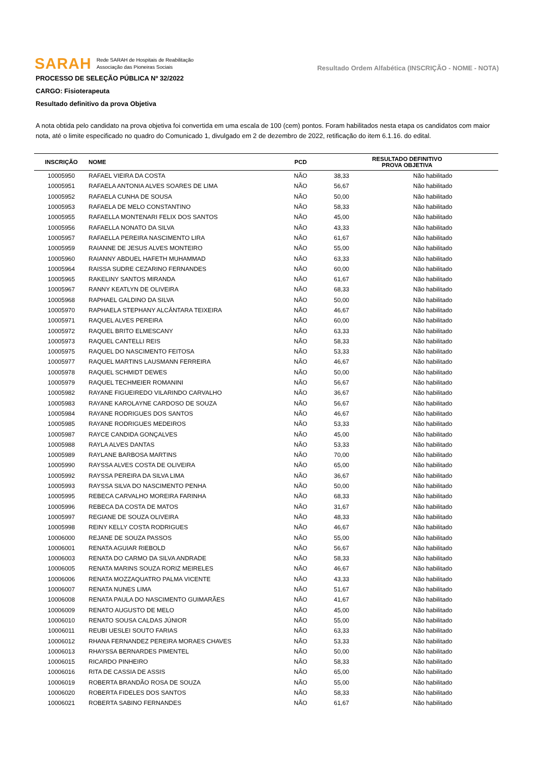SARAH Rede SARAH de Hospitais de Reabilitação
Associação das Pioneiras Sociais
Resultado Ordem Alfabética (INSCRIÇÃO - NOME - NOTA)
PROCESSO DE SELEÇÃO PÚBLICA Nº 32/2022
CARGO: Fisioterapeuta
Resultado definitivo da prova Objetiva
A nota obtida pelo candidato na prova objetiva foi convertida em uma escala de 100 (cem) pontos. Foram habilitados nesta etapa os candidatos com maior nota, até o limite especificado no quadro do Comunicado 1, divulgado em 2 de dezembro de 2022, retificação do item 6.1.16. do edital.
| INSCRIÇÃO | NOME | PCD | RESULTADO DEFINITIVO PROVA OBJETIVA | |
| --- | --- | --- | --- | --- |
| 10005950 | RAFAEL VIEIRA DA COSTA | NÃO | 38,33 | Não habilitado |
| 10005951 | RAFAELA ANTONIA ALVES SOARES DE LIMA | NÃO | 56,67 | Não habilitado |
| 10005952 | RAFAELA CUNHA DE SOUSA | NÃO | 50,00 | Não habilitado |
| 10005953 | RAFAELA DE MELO CONSTANTINO | NÃO | 58,33 | Não habilitado |
| 10005955 | RAFAELLA MONTENARI FELIX DOS SANTOS | NÃO | 45,00 | Não habilitado |
| 10005956 | RAFAELLA NONATO DA SILVA | NÃO | 43,33 | Não habilitado |
| 10005957 | RAFAELLA PEREIRA NASCIMENTO LIRA | NÃO | 61,67 | Não habilitado |
| 10005959 | RAIANNE DE JESUS ALVES MONTEIRO | NÃO | 55,00 | Não habilitado |
| 10005960 | RAIANNY ABDUEL HAFETH MUHAMMAD | NÃO | 63,33 | Não habilitado |
| 10005964 | RAISSA SUDRE CEZARINO FERNANDES | NÃO | 60,00 | Não habilitado |
| 10005965 | RAKELINY SANTOS MIRANDA | NÃO | 61,67 | Não habilitado |
| 10005967 | RANNY KEATLYN DE OLIVEIRA | NÃO | 68,33 | Não habilitado |
| 10005968 | RAPHAEL GALDINO DA SILVA | NÃO | 50,00 | Não habilitado |
| 10005970 | RAPHAELA STEPHANY ALCÂNTARA TEIXEIRA | NÃO | 46,67 | Não habilitado |
| 10005971 | RAQUEL ALVES PEREIRA | NÃO | 60,00 | Não habilitado |
| 10005972 | RAQUEL BRITO ELMESCANY | NÃO | 63,33 | Não habilitado |
| 10005973 | RAQUEL CANTELLI REIS | NÃO | 58,33 | Não habilitado |
| 10005975 | RAQUEL DO NASCIMENTO FEITOSA | NÃO | 53,33 | Não habilitado |
| 10005977 | RAQUEL MARTINS LAUSMANN FERREIRA | NÃO | 46,67 | Não habilitado |
| 10005978 | RAQUEL SCHMIDT DEWES | NÃO | 50,00 | Não habilitado |
| 10005979 | RAQUEL TECHMEIER ROMANINI | NÃO | 56,67 | Não habilitado |
| 10005982 | RAYANE FIGUEIREDO VILARINDO CARVALHO | NÃO | 36,67 | Não habilitado |
| 10005983 | RAYANE KAROLAYNE CARDOSO DE SOUZA | NÃO | 56,67 | Não habilitado |
| 10005984 | RAYANE RODRIGUES DOS SANTOS | NÃO | 46,67 | Não habilitado |
| 10005985 | RAYANE RODRIGUES MEDEIROS | NÃO | 53,33 | Não habilitado |
| 10005987 | RAYCE CANDIDA GONÇALVES | NÃO | 45,00 | Não habilitado |
| 10005988 | RAYLA ALVES DANTAS | NÃO | 53,33 | Não habilitado |
| 10005989 | RAYLANE BARBOSA MARTINS | NÃO | 70,00 | Não habilitado |
| 10005990 | RAYSSA ALVES COSTA DE OLIVEIRA | NÃO | 65,00 | Não habilitado |
| 10005992 | RAYSSA PEREIRA DA SILVA LIMA | NÃO | 36,67 | Não habilitado |
| 10005993 | RAYSSA SILVA DO NASCIMENTO PENHA | NÃO | 50,00 | Não habilitado |
| 10005995 | REBECA CARVALHO MOREIRA FARINHA | NÃO | 68,33 | Não habilitado |
| 10005996 | REBECA DA COSTA DE MATOS | NÃO | 31,67 | Não habilitado |
| 10005997 | REGIANE DE SOUZA OLIVEIRA | NÃO | 48,33 | Não habilitado |
| 10005998 | REINY KELLY COSTA RODRIGUES | NÃO | 46,67 | Não habilitado |
| 10006000 | REJANE DE SOUZA PASSOS | NÃO | 55,00 | Não habilitado |
| 10006001 | RENATA AGUIAR RIEBOLD | NÃO | 56,67 | Não habilitado |
| 10006003 | RENATA DO CARMO DA SILVA ANDRADE | NÃO | 58,33 | Não habilitado |
| 10006005 | RENATA MARINS SOUZA RORIZ MEIRELES | NÃO | 46,67 | Não habilitado |
| 10006006 | RENATA MOZZAQUATRO PALMA VICENTE | NÃO | 43,33 | Não habilitado |
| 10006007 | RENATA NUNES LIMA | NÃO | 51,67 | Não habilitado |
| 10006008 | RENATA PAULA DO NASCIMENTO GUIMARÃES | NÃO | 41,67 | Não habilitado |
| 10006009 | RENATO AUGUSTO DE MELO | NÃO | 45,00 | Não habilitado |
| 10006010 | RENATO SOUSA CALDAS JÚNIOR | NÃO | 55,00 | Não habilitado |
| 10006011 | REUBI UESLEI SOUTO FARIAS | NÃO | 63,33 | Não habilitado |
| 10006012 | RHANA FERNANDEZ PEREIRA MORAES CHAVES | NÃO | 53,33 | Não habilitado |
| 10006013 | RHAYSSA BERNARDES PIMENTEL | NÃO | 50,00 | Não habilitado |
| 10006015 | RICARDO PINHEIRO | NÃO | 58,33 | Não habilitado |
| 10006016 | RITA DE CASSIA DE ASSIS | NÃO | 65,00 | Não habilitado |
| 10006019 | ROBERTA BRANDÃO ROSA DE SOUZA | NÃO | 55,00 | Não habilitado |
| 10006020 | ROBERTA FIDELES DOS SANTOS | NÃO | 58,33 | Não habilitado |
| 10006021 | ROBERTA SABINO FERNANDES | NÃO | 61,67 | Não habilitado |